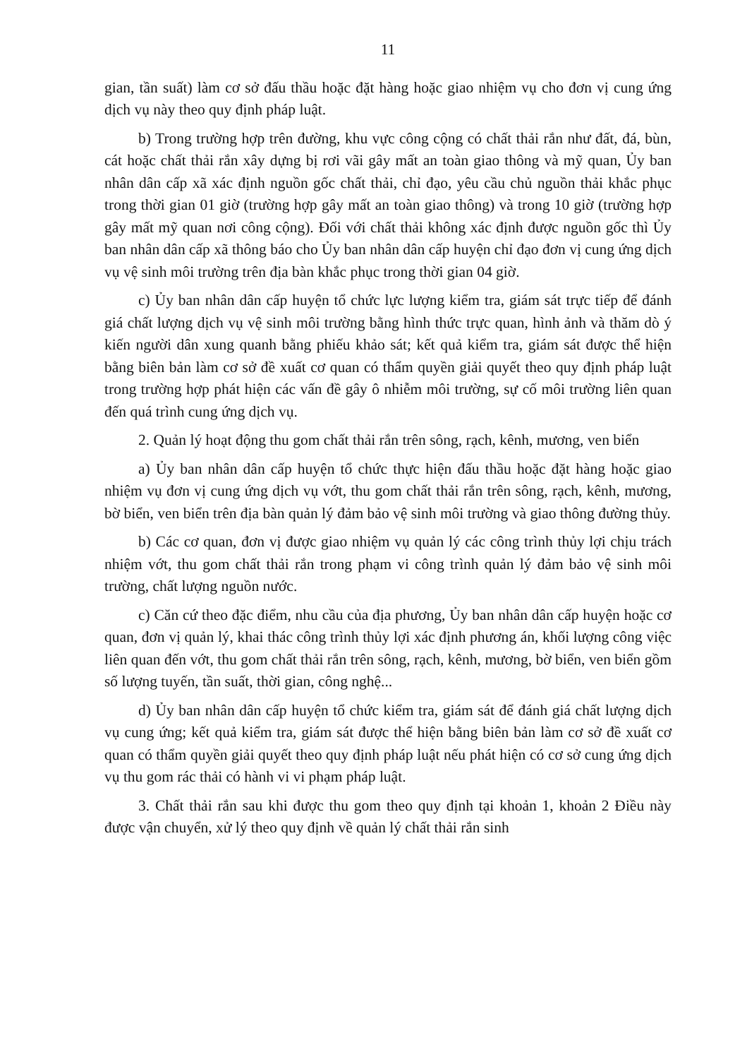11
gian, tần suất) làm cơ sở đấu thầu hoặc đặt hàng hoặc giao nhiệm vụ cho đơn vị cung ứng dịch vụ này theo quy định pháp luật.
b) Trong trường hợp trên đường, khu vực công cộng có chất thải rắn như đất, đá, bùn, cát hoặc chất thải rắn xây dựng bị rơi vãi gây mất an toàn giao thông và mỹ quan, Ủy ban nhân dân cấp xã xác định nguồn gốc chất thải, chỉ đạo, yêu cầu chủ nguồn thải khắc phục trong thời gian 01 giờ (trường hợp gây mất an toàn giao thông) và trong 10 giờ (trường hợp gây mất mỹ quan nơi công cộng). Đối với chất thải không xác định được nguồn gốc thì Ủy ban nhân dân cấp xã thông báo cho Ủy ban nhân dân cấp huyện chỉ đạo đơn vị cung ứng dịch vụ vệ sinh môi trường trên địa bàn khắc phục trong thời gian 04 giờ.
c) Ủy ban nhân dân cấp huyện tổ chức lực lượng kiểm tra, giám sát trực tiếp để đánh giá chất lượng dịch vụ vệ sinh môi trường bằng hình thức trực quan, hình ảnh và thăm dò ý kiến người dân xung quanh bằng phiếu khảo sát; kết quả kiểm tra, giám sát được thể hiện bằng biên bản làm cơ sở đề xuất cơ quan có thẩm quyền giải quyết theo quy định pháp luật trong trường hợp phát hiện các vấn đề gây ô nhiễm môi trường, sự cố môi trường liên quan đến quá trình cung ứng dịch vụ.
2. Quản lý hoạt động thu gom chất thải rắn trên sông, rạch, kênh, mương, ven biển
a) Ủy ban nhân dân cấp huyện tổ chức thực hiện đấu thầu hoặc đặt hàng hoặc giao nhiệm vụ đơn vị cung ứng dịch vụ vớt, thu gom chất thải rắn trên sông, rạch, kênh, mương, bờ biển, ven biển trên địa bàn quản lý đảm bảo vệ sinh môi trường và giao thông đường thủy.
b) Các cơ quan, đơn vị được giao nhiệm vụ quản lý các công trình thủy lợi chịu trách nhiệm vớt, thu gom chất thải rắn trong phạm vi công trình quản lý đảm bảo vệ sinh môi trường, chất lượng nguồn nước.
c) Căn cứ theo đặc điểm, nhu cầu của địa phương, Ủy ban nhân dân cấp huyện hoặc cơ quan, đơn vị quản lý, khai thác công trình thủy lợi xác định phương án, khối lượng công việc liên quan đến vớt, thu gom chất thải rắn trên sông, rạch, kênh, mương, bờ biển, ven biển gồm số lượng tuyến, tần suất, thời gian, công nghệ...
d) Ủy ban nhân dân cấp huyện tổ chức kiểm tra, giám sát để đánh giá chất lượng dịch vụ cung ứng; kết quả kiểm tra, giám sát được thể hiện bằng biên bản làm cơ sở đề xuất cơ quan có thẩm quyền giải quyết theo quy định pháp luật nếu phát hiện có cơ sở cung ứng dịch vụ thu gom rác thải có hành vi vi phạm pháp luật.
3. Chất thải rắn sau khi được thu gom theo quy định tại khoản 1, khoản 2 Điều này được vận chuyển, xử lý theo quy định về quản lý chất thải rắn sinh